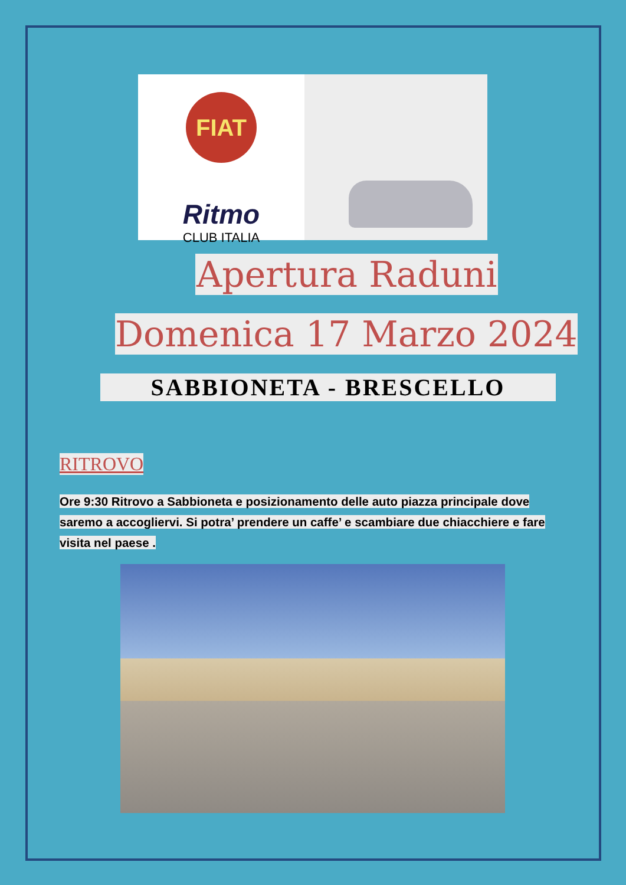FIAT
Ritmo
CLUB ITALIA
Apertura Raduni
Domenica 17 Marzo 2024
SABBIONETA - BRESCELLO
RITROVO
Ore 9:30 Ritrovo a Sabbioneta e posizionamento delle auto piazza principale dove saremo a accogliervi. Si potra’ prendere un caffe’ e scambiare due chiacchiere e fare visita nel paese .